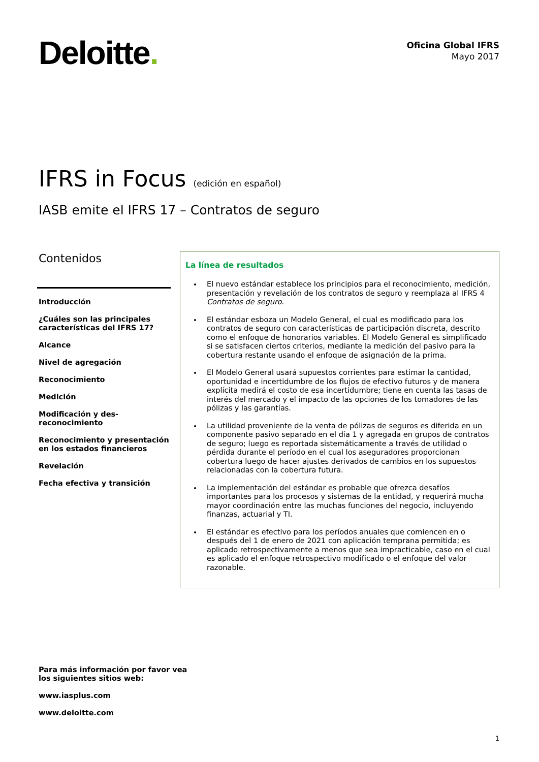Deloitte.
Oficina Global IFRS
Mayo 2017
IFRS in Focus (edición en español)
IASB emite el IFRS 17 – Contratos de seguro
Contenidos
Introducción
¿Cuáles son las principales características del IFRS 17?
Alcance
Nivel de agregación
Reconocimiento
Medición
Modificación y des-reconocimiento
Reconocimiento y presentación en los estados financieros
Revelación
Fecha efectiva y transición
La línea de resultados
El nuevo estándar establece los principios para el reconocimiento, medición, presentación y revelación de los contratos de seguro y reemplaza al IFRS 4 Contratos de seguro.
El estándar esboza un Modelo General, el cual es modificado para los contratos de seguro con características de participación discreta, descrito como el enfoque de honorarios variables. El Modelo General es simplificado si se satisfacen ciertos criterios, mediante la medición del pasivo para la cobertura restante usando el enfoque de asignación de la prima.
El Modelo General usará supuestos corrientes para estimar la cantidad, oportunidad e incertidumbre de los flujos de efectivo futuros y de manera explícita medirá el costo de esa incertidumbre; tiene en cuenta las tasas de interés del mercado y el impacto de las opciones de los tomadores de las pólizas y las garantías.
La utilidad proveniente de la venta de pólizas de seguros es diferida en un componente pasivo separado en el día 1 y agregada en grupos de contratos de seguro; luego es reportada sistemáticamente a través de utilidad o pérdida durante el período en el cual los aseguradores proporcionan cobertura luego de hacer ajustes derivados de cambios en los supuestos relacionadas con la cobertura futura.
La implementación del estándar es probable que ofrezca desafíos importantes para los procesos y sistemas de la entidad, y requerirá mucha mayor coordinación entre las muchas funciones del negocio, incluyendo finanzas, actuarial y TI.
El estándar es efectivo para los períodos anuales que comiencen en o después del 1 de enero de 2021 con aplicación temprana permitida; es aplicado retrospectivamente a menos que sea impracticable, caso en el cual es aplicado el enfoque retrospectivo modificado o el enfoque del valor razonable.
Para más información por favor vea los siguientes sitios web:
www.iasplus.com
www.deloitte.com
1